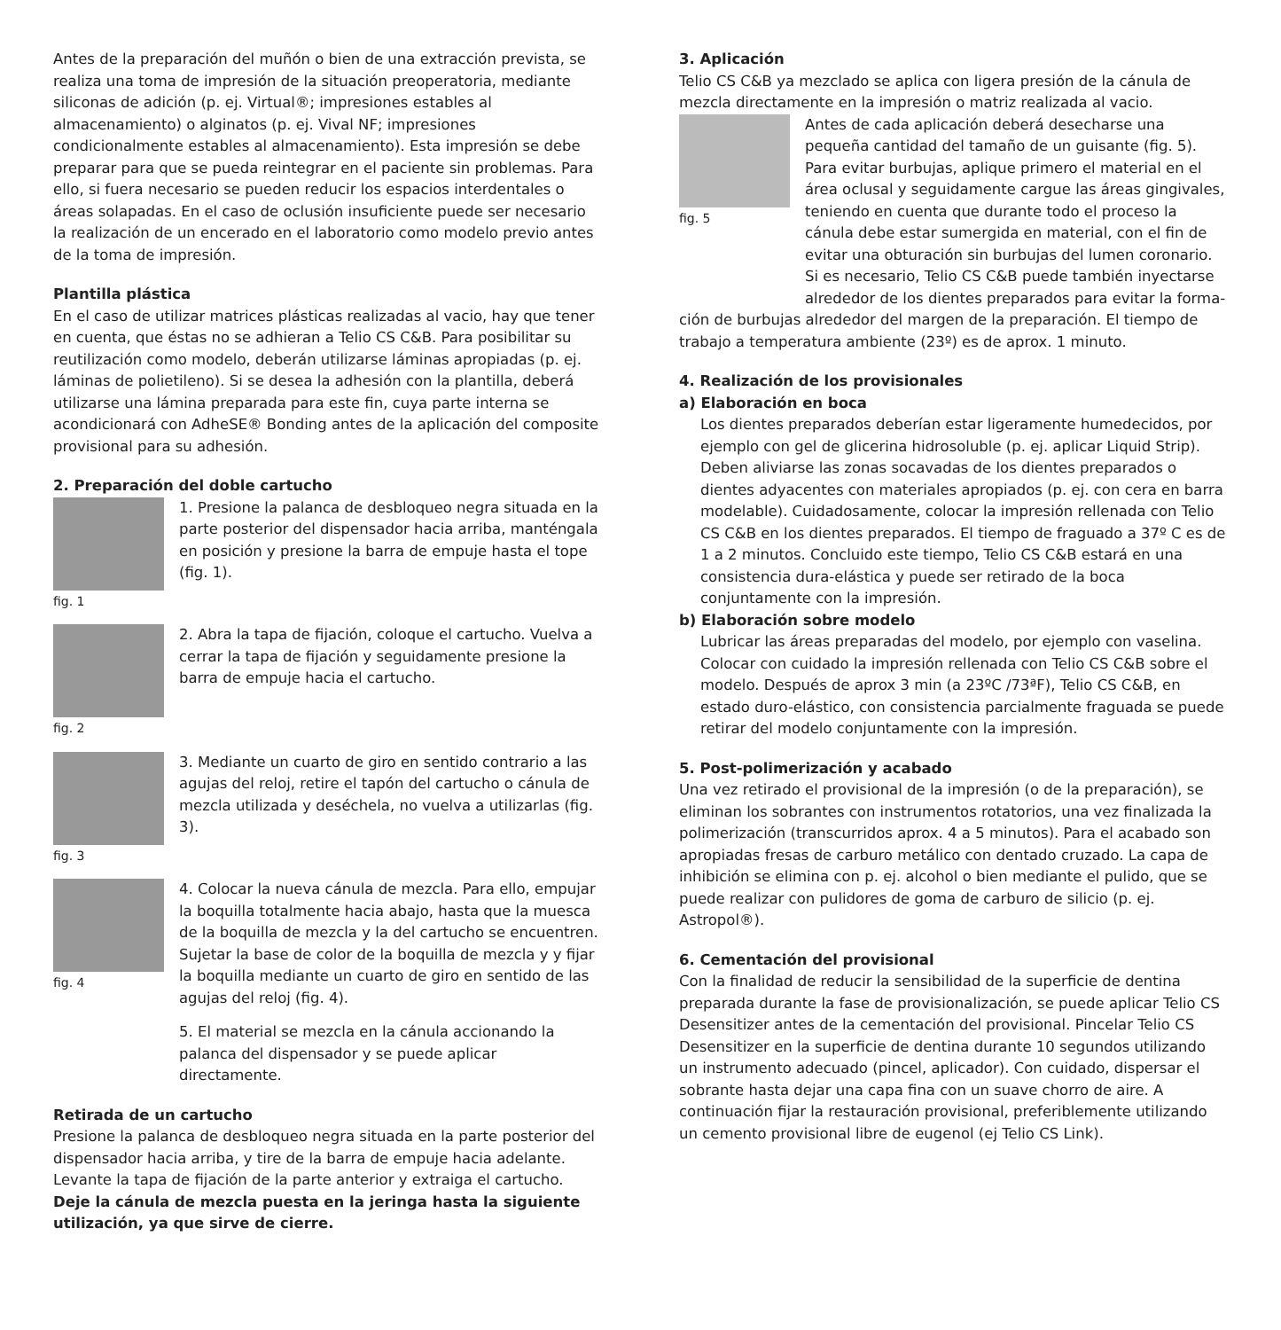Antes de la preparación del muñón o bien de una extracción prevista, se realiza una toma de impresión de la situación preoperatoria, mediante siliconas de adición (p. ej. Virtual®; impresiones estables al almacenamiento) o alginatos (p. ej. Vival NF; impresiones condicionalmente estables al almacenamiento). Esta impresión se debe preparar para que se pueda reintegrar en el paciente sin problemas. Para ello, si fuera necesario se pueden reducir los espacios interdentales o áreas solapadas. En el caso de oclusión insuficiente puede ser necesario la realización de un encerado en el laboratorio como modelo previo antes de la toma de impresión.
Plantilla plástica
En el caso de utilizar matrices plásticas realizadas al vacio, hay que tener en cuenta, que éstas no se adhieran a Telio CS C&B. Para posibilitar su reutilización como modelo, deberán utilizarse láminas apropiadas (p. ej. láminas de polietileno). Si se desea la adhesión con la plantilla, deberá utilizarse una lámina preparada para este fin, cuya parte interna se acondicionará con AdheSE® Bonding antes de la aplicación del composite provisional para su adhesión.
2. Preparación del doble cartucho
fig. 1
1. Presione la palanca de desbloqueo negra situada en la parte posterior del dispensador hacia arriba, manténgala en posición y presione la barra de empuje hasta el tope (fig. 1).
fig. 2
2. Abra la tapa de fijación, coloque el cartucho. Vuelva a cerrar la tapa de fijación y seguidamente presione la barra de empuje hacia el cartucho.
fig. 3
3. Mediante un cuarto de giro en sentido contrario a las agujas del reloj, retire el tapón del cartucho o cánula de mezcla utilizada y deséchela, no vuelva a utilizarlas (fig. 3).
fig. 4
4. Colocar la nueva cánula de mezcla. Para ello, empujar la boquilla totalmente hacia abajo, hasta que la muesca de la boquilla de mezcla y la del cartucho se encuentren. Sujetar la base de color de la boquilla de mezcla y y fijar la boquilla mediante un cuarto de giro en sentido de las agujas del reloj (fig. 4).
5. El material se mezcla en la cánula accionando la palanca del dispensador y se puede aplicar directamente.
Retirada de un cartucho
Presione la palanca de desbloqueo negra situada en la parte posterior del dispensador hacia arriba, y tire de la barra de empuje hacia adelante. Levante la tapa de fijación de la parte anterior y extraiga el cartucho.
Deje la cánula de mezcla puesta en la jeringa hasta la siguiente utilización, ya que sirve de cierre.
3. Aplicación
Telio CS C&B ya mezclado se aplica con ligera presión de la cánula de mezcla directamente en la impresión o matriz realizada al vacio.
fig. 5
Antes de cada aplicación deberá desecharse una pequeña cantidad del tamaño de un guisante (fig. 5). Para evitar burbujas, aplique primero el material en el área oclusal y seguidamente cargue las áreas gingivales, teniendo en cuenta que durante todo el proceso la cánula debe estar sumergida en material, con el fin de evitar una obturación sin burbujas del lumen coronario. Si es necesario, Telio CS C&B puede también inyectarse alrededor de los dientes preparados para evitar la forma-
ción de burbujas alrededor del margen de la preparación. El tiempo de trabajo a temperatura ambiente (23º) es de aprox. 1 minuto.
4. Realización de los provisionales
a) Elaboración en boca
Los dientes preparados deberían estar ligeramente humedecidos, por ejemplo con gel de glicerina hidrosoluble (p. ej. aplicar Liquid Strip). Deben aliviarse las zonas socavadas de los dientes preparados o dientes adyacentes con materiales apropiados (p. ej. con cera en barra modelable). Cuidadosamente, colocar la impresión rellenada con Telio CS C&B en los dientes preparados. El tiempo de fraguado a 37º C es de 1 a 2 minutos. Concluido este tiempo, Telio CS C&B estará en una consistencia dura-elástica y puede ser retirado de la boca conjuntamente con la impresión.
b) Elaboración sobre modelo
Lubricar las áreas preparadas del modelo, por ejemplo con vaselina. Colocar con cuidado la impresión rellenada con Telio CS C&B sobre el modelo. Después de aprox 3 min (a 23ºC /73ªF), Telio CS C&B, en estado duro-elástico, con consistencia parcialmente fraguada se puede retirar del modelo conjuntamente con la impresión.
5. Post-polimerización y acabado
Una vez retirado el provisional de la impresión (o de la preparación), se eliminan los sobrantes con instrumentos rotatorios, una vez finalizada la polimerización (transcurridos aprox. 4 a 5 minutos). Para el acabado son apropiadas fresas de carburo metálico con dentado cruzado. La capa de inhibición se elimina con p. ej. alcohol o bien mediante el pulido, que se puede realizar con pulidores de goma de carburo de silicio (p. ej. Astropol®).
6. Cementación del provisional
Con la finalidad de reducir la sensibilidad de la superficie de dentina preparada durante la fase de provisionalización, se puede aplicar Telio CS Desensitizer antes de la cementación del provisional. Pincelar Telio CS Desensitizer en la superficie de dentina durante 10 segundos utilizando un instrumento adecuado (pincel, aplicador). Con cuidado, dispersar el sobrante hasta dejar una capa fina con un suave chorro de aire. A continuación fijar la restauración provisional, preferiblemente utilizando un cemento provisional libre de eugenol (ej Telio CS Link).